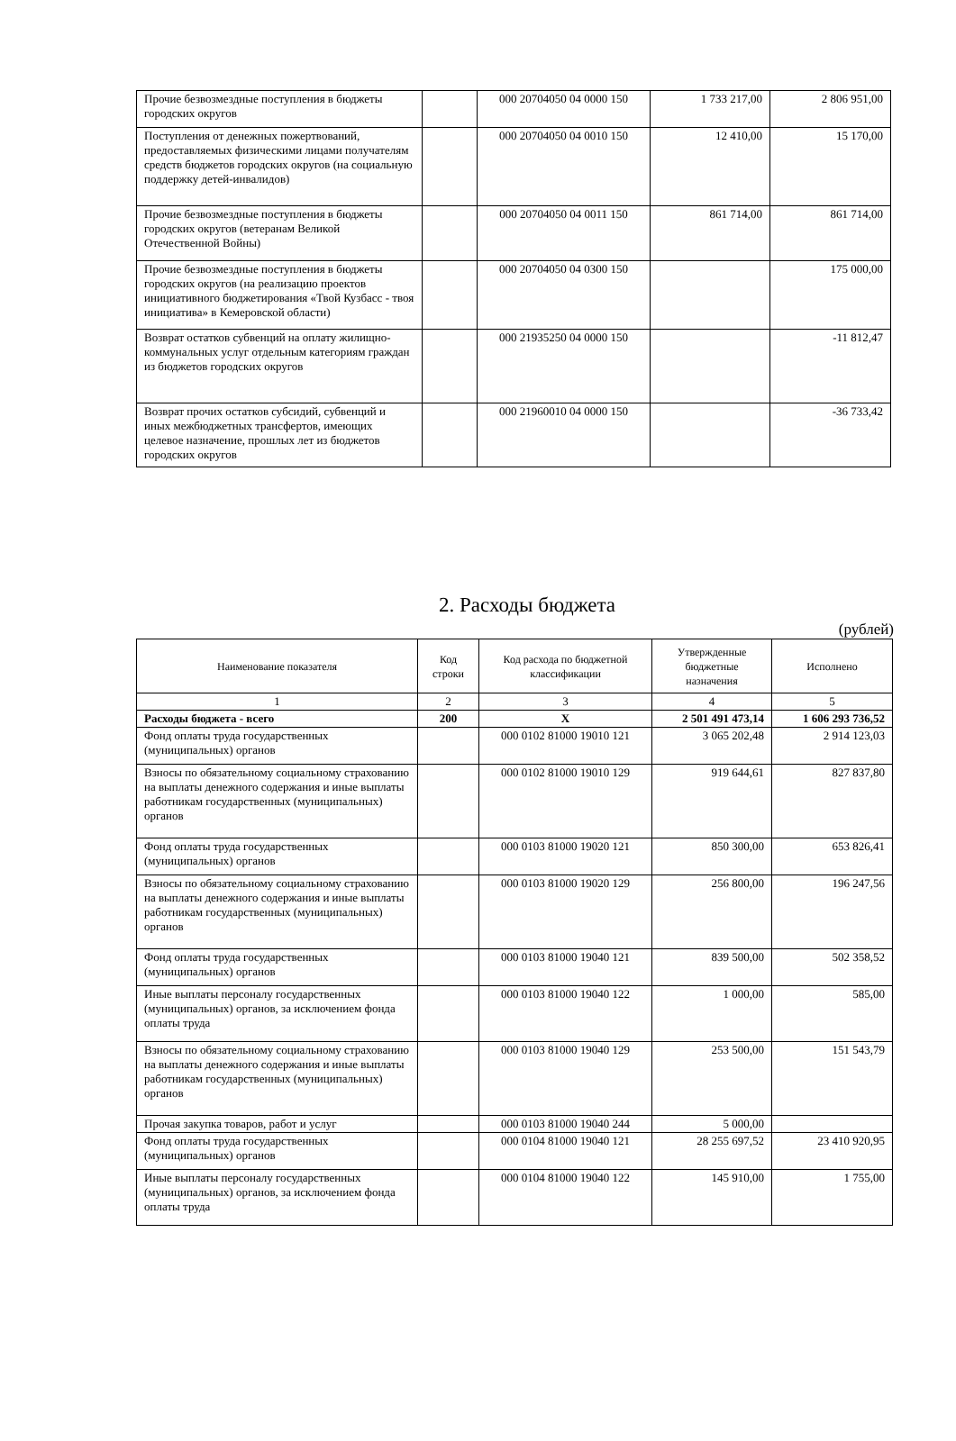| Прочие безвозмездные поступления в бюджеты городских округов | | 000 20704050 04 0000 150 | 1 733 217,00 | 2 806 951,00 |
| Поступления от денежных пожертвований, предоставляемых физическими лицами получателям средств бюджетов городских округов (на социальную поддержку детей-инвалидов) | | 000 20704050 04 0010 150 | 12 410,00 | 15 170,00 |
| Прочие безвозмездные поступления в бюджеты городских округов (ветеранам Великой Отечественной Войны) | | 000 20704050 04 0011 150 | 861 714,00 | 861 714,00 |
| Прочие безвозмездные поступления в бюджеты городских округов (на реализацию проектов инициативного бюджетирования «Твой Кузбасс - твоя инициатива» в Кемеровской области) | | 000 20704050 04 0300 150 | | 175 000,00 |
| Возврат остатков субвенций на оплату жилищно-коммунальных услуг отдельным категориям граждан из бюджетов городских округов | | 000 21935250 04 0000 150 | | -11 812,47 |
| Возврат прочих остатков субсидий, субвенций и иных межбюджетных трансфертов, имеющих целевое назначение, прошлых лет из бюджетов городских округов | | 000 21960010 04 0000 150 | | -36 733,42 |
2. Расходы бюджета
(рублей)
| Наименование показателя | Код строки | Код расхода по бюджетной классификации | Утвержденные бюджетные назначения | Исполнено |
| --- | --- | --- | --- | --- |
| 1 | 2 | 3 | 4 | 5 |
| Расходы бюджета - всего | 200 | X | 2 501 491 473,14 | 1 606 293 736,52 |
| Фонд оплаты труда государственных (муниципальных) органов | | 000 0102 81000 19010 121 | 3 065 202,48 | 2 914 123,03 |
| Взносы по обязательному социальному страхованию на выплаты денежного содержания и иные выплаты работникам государственных (муниципальных) органов | | 000 0102 81000 19010 129 | 919 644,61 | 827 837,80 |
| Фонд оплаты труда государственных (муниципальных) органов | | 000 0103 81000 19020 121 | 850 300,00 | 653 826,41 |
| Взносы по обязательному социальному страхованию на выплаты денежного содержания и иные выплаты работникам государственных (муниципальных) органов | | 000 0103 81000 19020 129 | 256 800,00 | 196 247,56 |
| Фонд оплаты труда государственных (муниципальных) органов | | 000 0103 81000 19040 121 | 839 500,00 | 502 358,52 |
| Иные выплаты персоналу государственных (муниципальных) органов, за исключением фонда оплаты труда | | 000 0103 81000 19040 122 | 1 000,00 | 585,00 |
| Взносы по обязательному социальному страхованию на выплаты денежного содержания и иные выплаты работникам государственных (муниципальных) органов | | 000 0103 81000 19040 129 | 253 500,00 | 151 543,79 |
| Прочая закупка товаров, работ и услуг | | 000 0103 81000 19040 244 | 5 000,00 | |
| Фонд оплаты труда государственных (муниципальных) органов | | 000 0104 81000 19040 121 | 28 255 697,52 | 23 410 920,95 |
| Иные выплаты персоналу государственных (муниципальных) органов, за исключением фонда оплаты труда | | 000 0104 81000 19040 122 | 145 910,00 | 1 755,00 |